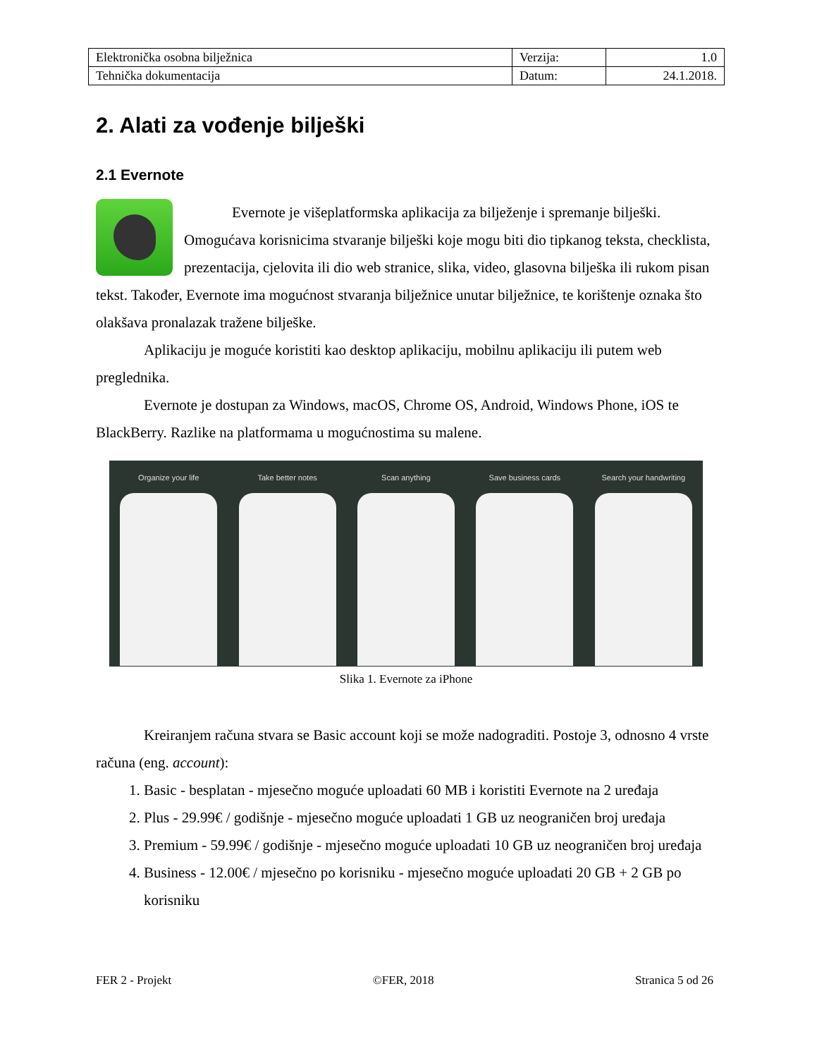| Elektronička osobna bilježnica | Verzija: | 1.0 |
| Tehnička dokumentacija | Datum: | 24.1.2018. |
2. Alati za vođenje bilješki
2.1 Evernote
Evernote je višeplatformska aplikacija za bilježenje i spremanje bilješki. Omogućava korisnicima stvaranje bilješki koje mogu biti dio tipkanog teksta, checklista, prezentacija, cjelovita ili dio web stranice, slika, video, glasovna bilješka ili rukom pisan tekst. Također, Evernote ima mogućnost stvaranja bilježnice unutar bilježnice, te korištenje oznaka što olakšava pronalazak tražene bilješke.
Aplikaciju je moguće koristiti kao desktop aplikaciju, mobilnu aplikaciju ili putem web preglednika.
Evernote je dostupan za Windows, macOS, Chrome OS, Android, Windows Phone, iOS te BlackBerry. Razlike na platformama u mogućnostima su malene.
Organize your life Take better notes Scan anything Save business cards Search your handwriting
Slika 1. Evernote za iPhone
Kreiranjem računa stvara se Basic account koji se može nadograditi. Postoje 3, odnosno 4 vrste računa (eng. account):
1. Basic - besplatan - mjesečno moguće uploadati 60 MB i koristiti Evernote na 2 uređaja
2. Plus - 29.99€ / godišnje - mjesečno moguće uploadati 1 GB uz neograničen broj uređaja
3. Premium - 59.99€ / godišnje - mjesečno moguće uploadati 10 GB uz neograničen broj uređaja
4. Business - 12.00€ / mjesečno po korisniku - mjesečno moguće uploadati 20 GB + 2 GB po korisniku
FER 2 - Projekt ©FER, 2018 Stranica 5 od 26